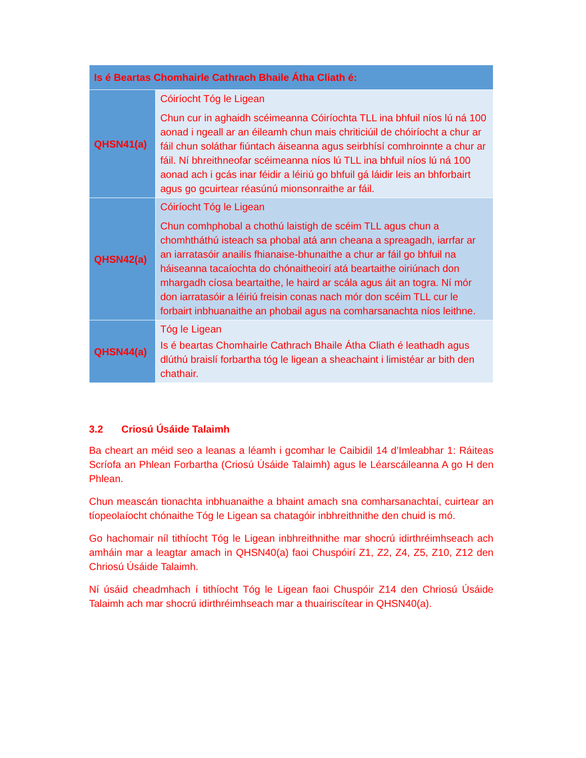| Is é Beartas Chomhairle Cathrach Bhaile Átha Cliath é: | |
| --- | --- |
| QHSN41(a) | Cóiríocht Tóg le Ligean Chun cur in aghaidh scéimeanna Cóiríochta TLL ina bhfuil níos lú ná 100 aonad i ngeall ar an éileamh chun mais chriticiúil de chóiríocht a chur ar fáil chun soláthar fiúntach áiseanna agus seirbhísí comhroinnte a chur ar fáil. Ní bhreithneofar scéimeanna níos lú TLL ina bhfuil níos lú ná 100 aonad ach i gcás inar féidir a léiriú go bhfuil gá láidir leis an bhforbairt agus go gcuirtear réasúnú mionsonraithe ar fáil. |
| QHSN42(a) | Cóiríocht Tóg le Ligean Chun comhphobal a chothú laistigh de scéim TLL agus chun a chomhtháthú isteach sa phobal atá ann cheana a spreagadh, iarrfar ar an iarratasóir anailís fhianaise-bhunaithe a chur ar fáil go bhfuil na háiseanna tacaíochta do chónaitheoirí atá beartaithe oiriúnach don mhargadh cíosa beartaithe, le haird ar scála agus áit an togra. Ní mór don iarratasóir a léiriú freisin conas nach mór don scéim TLL cur le forbairt inbhuanaithe an phobail agus na comharsanachta níos leithne. |
| QHSN44(a) | Tóg le Ligean Is é beartas Chomhairle Cathrach Bhaile Átha Cliath é leathadh agus dlúthú braislí forbartha tóg le ligean a sheachaint i limistéar ar bith den chathair. |
3.2 Criosú Úsáide Talaimh
Ba cheart an méid seo a leanas a léamh i gcomhar le Caibidil 14 d’Imleabhar 1: Ráiteas Scríofa an Phlean Forbartha (Criosú Úsáide Talaimh) agus le Léarscáileanna A go H den Phlean.
Chun meascán tionachta inbhuanaithe a bhaint amach sna comharsanachtaí, cuirtear an tíopeolaíocht chónaithe Tóg le Ligean sa chatagóir inbhreithnithe den chuid is mó.
Go hachomair níl tithíocht Tóg le Ligean inbhreithnithe mar shocrú idirthréimhseach ach amháin mar a leagtar amach in QHSN40(a) faoi Chuspóirí Z1, Z2, Z4, Z5, Z10, Z12 den Chriosú Úsáide Talaimh.
Ní úsáid cheadmhach í tithíocht Tóg le Ligean faoi Chuspóir Z14 den Chriosú Úsáide Talaimh ach mar shocrú idirthréimhseach mar a thuairiscítear in QHSN40(a).